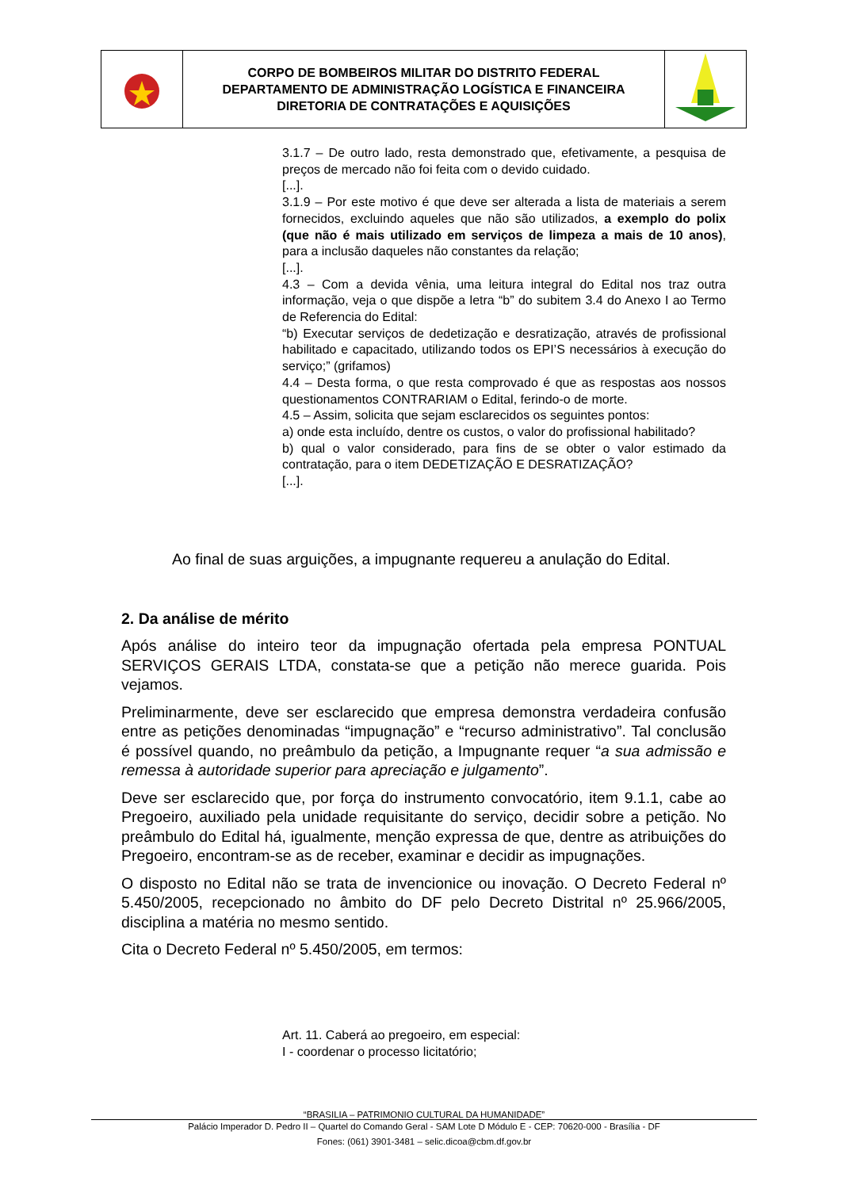| | CORPO DE BOMBEIROS MILITAR DO DISTRITO FEDERAL DEPARTAMENTO DE ADMINISTRAÇÃO LOGÍSTICA E FINANCEIRA DIRETORIA DE CONTRATAÇÕES E AQUISIÇÕES | |
3.1.7 – De outro lado, resta demonstrado que, efetivamente, a pesquisa de preços de mercado não foi feita com o devido cuidado.
[...].
3.1.9 – Por este motivo é que deve ser alterada a lista de materiais a serem fornecidos, excluindo aqueles que não são utilizados, a exemplo do polix (que não é mais utilizado em serviços de limpeza a mais de 10 anos), para a inclusão daqueles não constantes da relação;
[...].
4.3 – Com a devida vênia, uma leitura integral do Edital nos traz outra informação, veja o que dispõe a letra “b” do subitem 3.4 do Anexo I ao Termo de Referencia do Edital:
“b) Executar serviços de dedetização e desratização, através de profissional habilitado e capacitado, utilizando todos os EPI’S necessários à execução do serviço;” (grifamos)
4.4 – Desta forma, o que resta comprovado é que as respostas aos nossos questionamentos CONTRARIAM o Edital, ferindo-o de morte.
4.5 – Assim, solicita que sejam esclarecidos os seguintes pontos:
a) onde esta incluído, dentre os custos, o valor do profissional habilitado?
b) qual o valor considerado, para fins de se obter o valor estimado da contratação, para o item DEDETIZAÇÃO E DESRATIZAÇÃO?
[...].
Ao final de suas arguições, a impugnante requereu a anulação do Edital.
2. Da análise de mérito
Após análise do inteiro teor da impugnação ofertada pela empresa PONTUAL SERVIÇOS GERAIS LTDA, constata-se que a petição não merece guarida. Pois vejamos.
Preliminarmente, deve ser esclarecido que empresa demonstra verdadeira confusão entre as petições denominadas “impugnação” e “recurso administrativo”. Tal conclusão é possível quando, no preâmbulo da petição, a Impugnante requer “a sua admissão e remessa à autoridade superior para apreciação e julgamento”.
Deve ser esclarecido que, por força do instrumento convocatório, item 9.1.1, cabe ao Pregoeiro, auxiliado pela unidade requisitante do serviço, decidir sobre a petição. No preâmbulo do Edital há, igualmente, menção expressa de que, dentre as atribuições do Pregoeiro, encontram-se as de receber, examinar e decidir as impugnações.
O disposto no Edital não se trata de invencionice ou inovação. O Decreto Federal nº 5.450/2005, recepcionado no âmbito do DF pelo Decreto Distrital nº 25.966/2005, disciplina a matéria no mesmo sentido.
Cita o Decreto Federal nº 5.450/2005, em termos:
Art. 11. Caberá ao pregoeiro, em especial:
I - coordenar o processo licitatório;
“BRASILIA – PATRIMONIO CULTURAL DA HUMANIDADE”
Palácio Imperador D. Pedro II – Quartel do Comando Geral - SAM Lote D Módulo E - CEP: 70620-000 - Brasília - DF
Fones: (061) 3901-3481 – selic.dicoa@cbm.df.gov.br